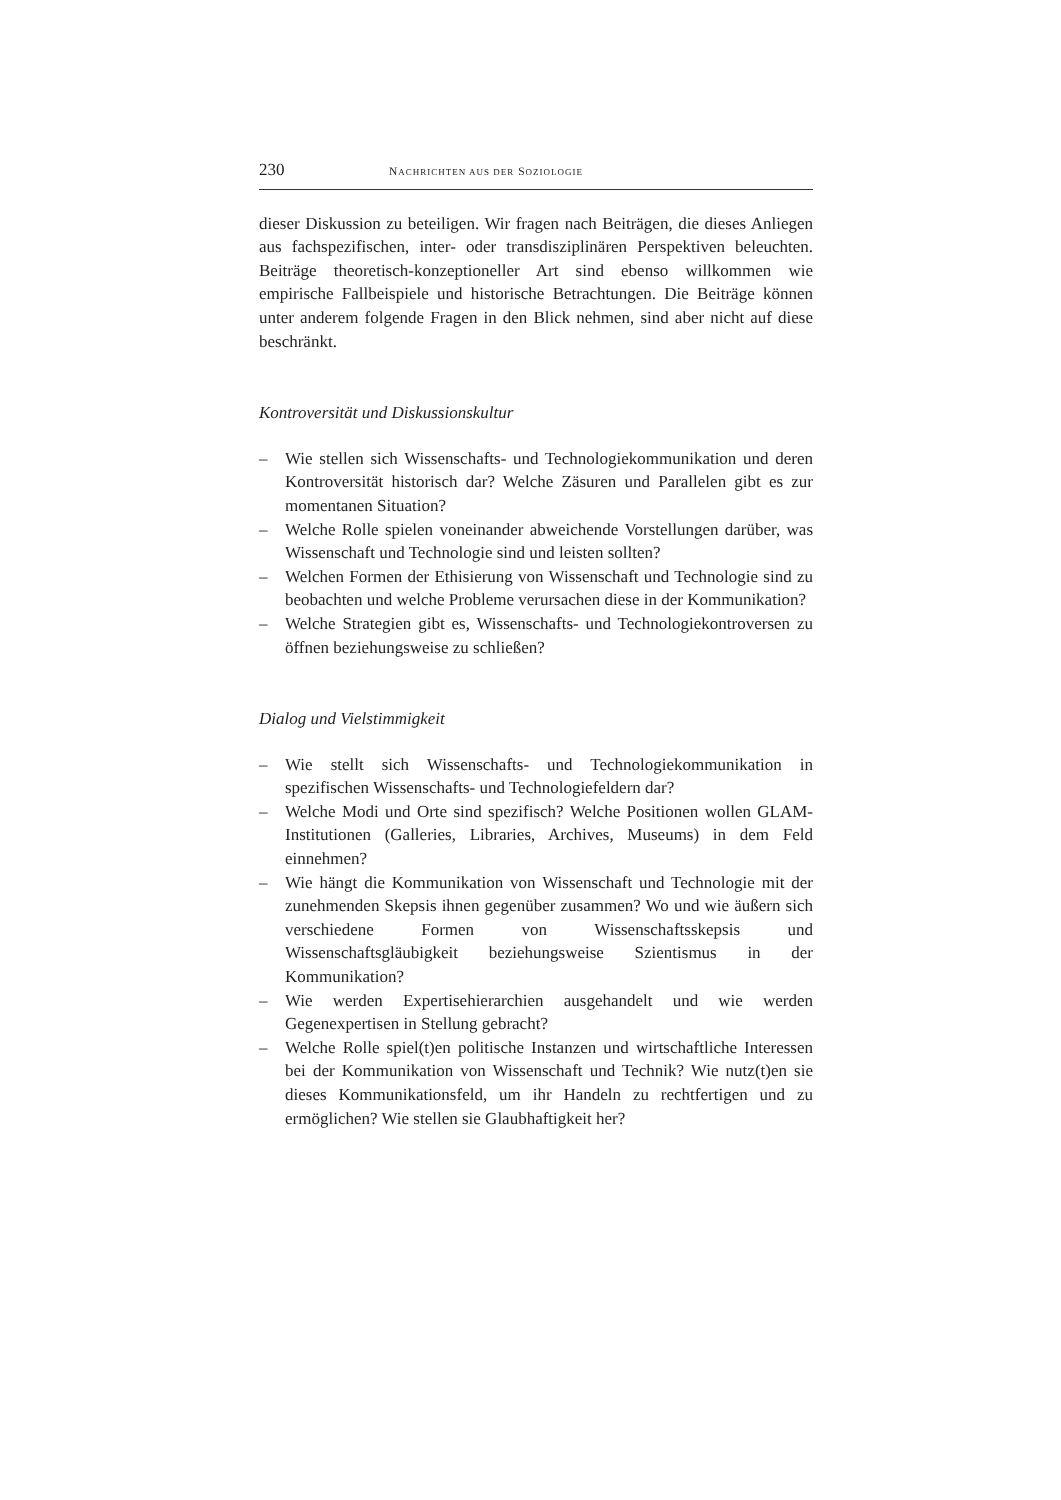230 NACHRICHTEN AUS DER SOZIOLOGIE
dieser Diskussion zu beteiligen. Wir fragen nach Beiträgen, die dieses Anliegen aus fachspezifischen, inter- oder transdisziplinären Perspektiven beleuchten. Beiträge theoretisch-konzeptioneller Art sind ebenso willkommen wie empirische Fallbeispiele und historische Betrachtungen. Die Beiträge können unter anderem folgende Fragen in den Blick nehmen, sind aber nicht auf diese beschränkt.
Kontroversität und Diskussionskultur
– Wie stellen sich Wissenschafts- und Technologiekommunikation und deren Kontroversität historisch dar? Welche Zäsuren und Parallelen gibt es zur momentanen Situation?
– Welche Rolle spielen voneinander abweichende Vorstellungen darüber, was Wissenschaft und Technologie sind und leisten sollten?
– Welchen Formen der Ethisierung von Wissenschaft und Technologie sind zu beobachten und welche Probleme verursachen diese in der Kommunikation?
– Welche Strategien gibt es, Wissenschafts- und Technologiekontroversen zu öffnen beziehungsweise zu schließen?
Dialog und Vielstimmigkeit
– Wie stellt sich Wissenschafts- und Technologiekommunikation in spezifischen Wissenschafts- und Technologiefeldern dar?
– Welche Modi und Orte sind spezifisch? Welche Positionen wollen GLAM-Institutionen (Galleries, Libraries, Archives, Museums) in dem Feld einnehmen?
– Wie hängt die Kommunikation von Wissenschaft und Technologie mit der zunehmenden Skepsis ihnen gegenüber zusammen? Wo und wie äußern sich verschiedene Formen von Wissenschaftsskepsis und Wissenschaftsgläubigkeit beziehungsweise Szientismus in der Kommunikation?
– Wie werden Expertisehierarchien ausgehandelt und wie werden Gegenexpertisen in Stellung gebracht?
– Welche Rolle spiel(t)en politische Instanzen und wirtschaftliche Interessen bei der Kommunikation von Wissenschaft und Technik? Wie nutz(t)en sie dieses Kommunikationsfeld, um ihr Handeln zu rechtfertigen und zu ermöglichen? Wie stellen sie Glaubhaftigkeit her?